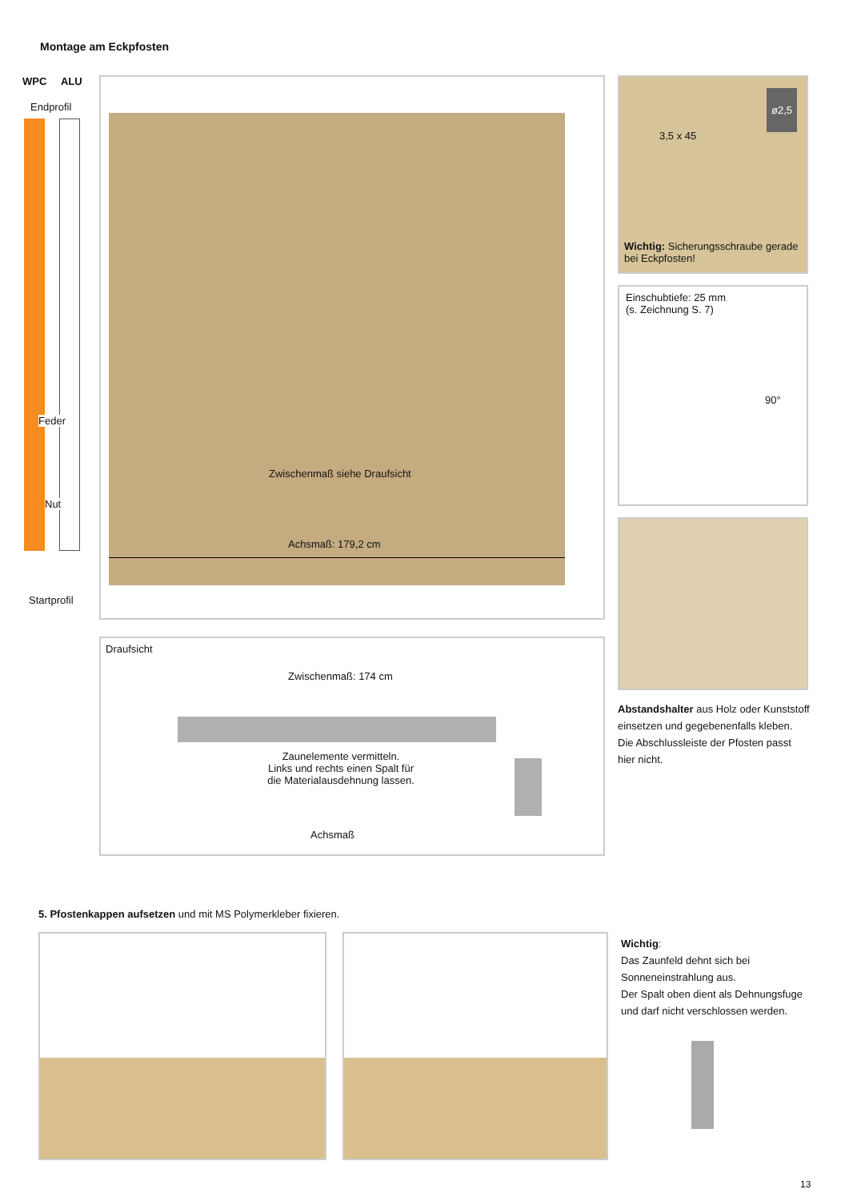Montage am Eckpfosten
WPC ALU
Endprofil
Feder
Nut
Startprofil
Zwischenmaß siehe Draufsicht
Achsmaß: 179,2 cm
Draufsicht
Zwischenmaß: 174 cm
Zaunelemente vermitteln.
Links und rechts einen Spalt für
die Materialausdehnung lassen.
Achsmaß
3,5 x 45
ø2,5
Wichtig: Sicherungsschraube gerade bei Eckpfosten!
Einschubtiefe: 25 mm
(s. Zeichnung S. 7)
90°
Abstandshalter aus Holz oder Kunststoff einsetzen und gegebenenfalls kleben. Die Abschlussleiste der Pfosten passt hier nicht.
5. Pfostenkappen aufsetzen und mit MS Polymerkleber fixieren.
Wichtig:
Das Zaunfeld dehnt sich bei Sonneneinstrahlung aus.
Der Spalt oben dient als Dehnungsfuge und darf nicht verschlossen werden.
13